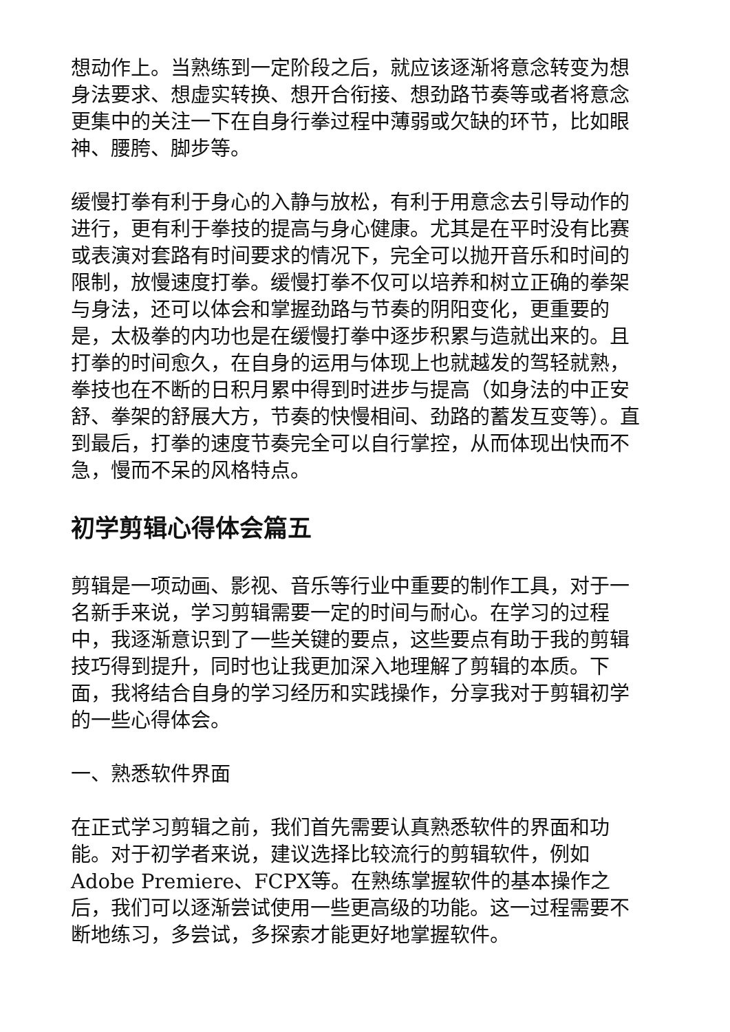想动作上。当熟练到一定阶段之后，就应该逐渐将意念转变为想身法要求、想虚实转换、想开合衔接、想劲路节奏等或者将意念更集中的关注一下在自身行拳过程中薄弱或欠缺的环节，比如眼神、腰胯、脚步等。
缓慢打拳有利于身心的入静与放松，有利于用意念去引导动作的进行，更有利于拳技的提高与身心健康。尤其是在平时没有比赛或表演对套路有时间要求的情况下，完全可以抛开音乐和时间的限制，放慢速度打拳。缓慢打拳不仅可以培养和树立正确的拳架与身法，还可以体会和掌握劲路与节奏的阴阳变化，更重要的是，太极拳的内功也是在缓慢打拳中逐步积累与造就出来的。且打拳的时间愈久，在自身的运用与体现上也就越发的驾轻就熟，拳技也在不断的日积月累中得到时进步与提高（如身法的中正安舒、拳架的舒展大方，节奏的快慢相间、劲路的蓄发互变等）。直到最后，打拳的速度节奏完全可以自行掌控，从而体现出快而不急，慢而不呆的风格特点。
初学剪辑心得体会篇五
剪辑是一项动画、影视、音乐等行业中重要的制作工具，对于一名新手来说，学习剪辑需要一定的时间与耐心。在学习的过程中，我逐渐意识到了一些关键的要点，这些要点有助于我的剪辑技巧得到提升，同时也让我更加深入地理解了剪辑的本质。下面，我将结合自身的学习经历和实践操作，分享我对于剪辑初学的一些心得体会。
一、熟悉软件界面
在正式学习剪辑之前，我们首先需要认真熟悉软件的界面和功能。对于初学者来说，建议选择比较流行的剪辑软件，例如Adobe Premiere、FCPX等。在熟练掌握软件的基本操作之后，我们可以逐渐尝试使用一些更高级的功能。这一过程需要不断地练习，多尝试，多探索才能更好地掌握软件。